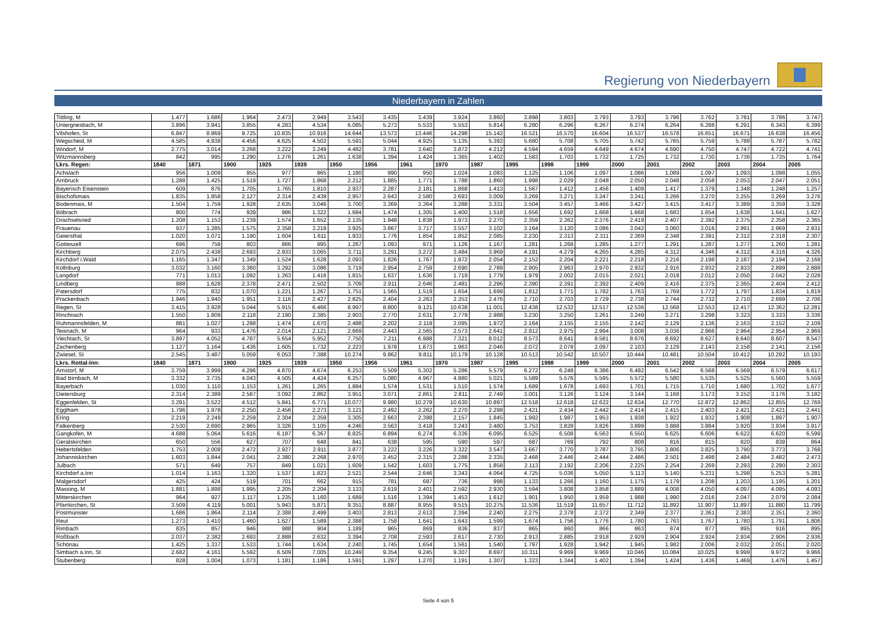Regierung von Niederbayern
Niederbayern in Zahlen
| Tittling, M | 1.477 | 1.686 | 1.964 | 2.473 | 2.949 | 3.543 | 3.435 | 3.439 | 3.924 | 3.860 | 3.898 | 3.803 | 3.793 | 3.793 | 3.796 | 3.762 | 3.781 | 3.786 | 3.747 |
| Untergriesbach, M | 3.896 | 3.941 | 3.855 | 4.283 | 4.534 | 6.085 | 5.273 | 5.533 | 5.553 | 5.814 | 6.280 | 6.296 | 6.267 | 6.274 | 6.264 | 6.288 | 6.291 | 6.343 | 6.399 |
| Vilshofen, St | 6.847 | 8.869 | 9.725 | 10.835 | 10.916 | 14.644 | 13.573 | 13.446 | 14.298 | 15.142 | 16.521 | 16.570 | 16.604 | 16.537 | 16.578 | 16.651 | 16.671 | 16.638 | 16.456 |
| Wegscheid, M | 4.585 | 4.938 | 4.456 | 4.625 | 4.502 | 5.591 | 5.044 | 4.925 | 5.135 | 5.393 | 5.680 | 5.708 | 5.705 | 5.742 | 5.765 | 5.759 | 5.788 | 5.787 | 5.782 |
| Windorf, M | 2.775 | 3.014 | 3.268 | 3.222 | 3.249 | 4.482 | 3.781 | 3.640 | 3.872 | 4.212 | 4.594 | 4.659 | 4.649 | 4.674 | 4.690 | 4.750 | 4.747 | 4.722 | 4.741 |
| Witzmannsberg | 842 | 995 | 1.290 | 1.276 | 1.261 | 1.638 | 1.394 | 1.424 | 1.365 | 1.402 | 1.583 | 1.703 | 1.732 | 1.725 | 1.732 | 1.730 | 1.736 | 1.735 | 1.764 |
| Lkrs. Regen: | 1840 | 1871 | 1900 | 1925 | 1939 | 1950 | 1956 | 1961 | 1970 | 1987 | 1995 | 1998 | 1999 | 2000 | 2001 | 2002 | 2003 | 2004 | 2005 |
| Achslach | 956 | 1.009 | 955 | 977 | 965 | 1.180 | 990 | 950 | 1.024 | 1.083 | 1.125 | 1.106 | 1.097 | 1.086 | 1.089 | 1.097 | 1.093 | 1.098 | 1.055 |
| Arnbruck | 1.288 | 1.425 | 1.519 | 1.727 | 1.868 | 2.212 | 1.885 | 1.771 | 1.788 | 1.860 | 1.998 | 2.029 | 2.048 | 2.050 | 2.048 | 2.058 | 2.053 | 2.047 | 2.051 |
| Bayerisch Eisenstein | 609 | 876 | 1.705 | 1.765 | 1.810 | 2.937 | 2.287 | 2.181 | 1.868 | 1.413 | 1.567 | 1.412 | 1.456 | 1.409 | 1.417 | 1.379 | 1.348 | 1.248 | 1.257 |
| Bischofsmais | 1.835 | 1.858 | 2.127 | 2.314 | 2.439 | 2.957 | 2.643 | 2.580 | 2.693 | 3.009 | 3.269 | 3.271 | 3.247 | 3.241 | 3.266 | 3.270 | 3.255 | 3.269 | 3.276 |
| Bodenmais, M | 1.504 | 1.759 | 1.928 | 2.635 | 3.046 | 3.700 | 3.369 | 3.364 | 3.288 | 3.331 | 3.504 | 3.457 | 3.466 | 3.427 | 3.415 | 3.417 | 3.389 | 3.359 | 3.328 |
| Böbrach | 800 | 774 | 939 | 986 | 1.322 | 1.684 | 1.474 | 1.305 | 1.400 | 1.518 | 1.656 | 1.692 | 1.668 | 1.668 | 1.683 | 1.654 | 1.638 | 1.641 | 1.627 |
| Drachselsried | 1.208 | 1.153 | 1.239 | 1.574 | 1.652 | 2.135 | 1.948 | 1.838 | 1.973 | 2.270 | 2.359 | 2.362 | 2.376 | 2.419 | 2.407 | 2.392 | 2.375 | 2.358 | 2.365 |
| Frauenau | 937 | 1.285 | 1.575 | 2.358 | 3.219 | 3.925 | 3.667 | 3.717 | 3.557 | 3.102 | 3.164 | 3.120 | 3.086 | 3.042 | 3.060 | 3.016 | 2.991 | 2.969 | 2.931 |
| Geiersthal | 1.020 | 1.071 | 1.190 | 1.604 | 1.611 | 1.933 | 1.776 | 1.854 | 1.852 | 2.085 | 2.230 | 2.313 | 2.311 | 2.369 | 2.348 | 2.391 | 2.312 | 2.318 | 2.307 |
| Gotteszell | 696 | 759 | 803 | 866 | 995 | 1.267 | 1.093 | 971 | 1.126 | 1.167 | 1.281 | 1.268 | 1.285 | 1.277 | 1.291 | 1.287 | 1.277 | 1.260 | 1.281 |
| Kirchberg | 2.075 | 2.438 | 2.693 | 2.933 | 3.065 | 3.711 | 3.291 | 3.272 | 3.484 | 3.969 | 4.191 | 4.279 | 4.265 | 4.285 | 4.312 | 4.346 | 4.312 | 4.316 | 4.326 |
| Kirchdorf i.Wald | 1.165 | 1.347 | 1.349 | 1.524 | 1.628 | 2.093 | 1.826 | 1.767 | 1.972 | 2.054 | 2.152 | 2.204 | 2.221 | 2.218 | 2.216 | 2.198 | 2.187 | 2.194 | 2.168 |
| Kollnburg | 3.032 | 3.160 | 3.360 | 3.292 | 3.086 | 3.719 | 2.954 | 2.759 | 2.690 | 2.789 | 2.905 | 2.963 | 2.970 | 2.932 | 2.916 | 2.932 | 2.933 | 2.899 | 2.888 |
| Langdorf | 771 | 1.013 | 1.092 | 1.263 | 1.416 | 1.815 | 1.637 | 1.636 | 1.719 | 1.779 | 1.979 | 2.002 | 2.015 | 2.021 | 2.018 | 2.012 | 2.050 | 2.042 | 2.028 |
| Lindberg | 988 | 1.628 | 2.378 | 2.471 | 2.502 | 3.709 | 2.911 | 2.646 | 2.481 | 2.296 | 2.390 | 2.391 | 2.392 | 2.409 | 2.416 | 2.375 | 2.365 | 2.404 | 2.412 |
| Patersdorf | 775 | 832 | 1.070 | 1.221 | 1.267 | 1.751 | 1.565 | 1.519 | 1.654 | 1.699 | 1.812 | 1.771 | 1.782 | 1.763 | 1.769 | 1.772 | 1.797 | 1.834 | 1.819 |
| Prackenbach | 1.946 | 1.940 | 1.951 | 2.116 | 2.427 | 2.825 | 2.404 | 2.263 | 2.353 | 2.476 | 2.710 | 2.703 | 2.729 | 2.738 | 2.744 | 2.732 | 2.710 | 2.699 | 2.706 |
| Regen, St | 3.415 | 3.928 | 5.044 | 5.915 | 6.466 | 8.997 | 8.800 | 9.121 | 10.638 | 11.001 | 12.438 | 12.532 | 12.517 | 12.536 | 12.568 | 12.553 | 12.417 | 12.362 | 12.281 |
| Rinchnach | 1.550 | 1.809 | 2.118 | 2.190 | 2.385 | 2.903 | 2.770 | 2.631 | 2.779 | 2.988 | 3.230 | 3.250 | 3.261 | 3.249 | 3.271 | 3.298 | 3.323 | 3.333 | 3.336 |
| Ruhmannsfelden, M | 881 | 1.027 | 1.298 | 1.474 | 1.670 | 2.488 | 2.202 | 2.119 | 2.095 | 1.972 | 2.164 | 2.155 | 2.155 | 2.142 | 2.129 | 2.136 | 2.163 | 2.152 | 2.109 |
| Teisnach, M | 964 | 933 | 1.476 | 2.014 | 2.121 | 2.669 | 2.443 | 2.565 | 2.573 | 2.641 | 2.912 | 2.975 | 2.994 | 3.008 | 3.036 | 2.966 | 2.964 | 2.954 | 2.969 |
| Viechtach, St | 3.897 | 4.052 | 4.787 | 5.654 | 5.952 | 7.750 | 7.211 | 6.988 | 7.321 | 8.012 | 8.573 | 8.641 | 8.581 | 8.676 | 8.692 | 8.627 | 8.640 | 8.607 | 8.547 |
| Zachenberg | 1.127 | 1.164 | 1.436 | 1.605 | 1.732 | 2.223 | 1.978 | 1.873 | 1.963 | 2.046 | 2.072 | 2.078 | 2.097 | 2.103 | 2.129 | 2.143 | 2.158 | 2.141 | 2.156 |
| Zwiesel, St | 2.545 | 3.487 | 5.059 | 6.053 | 7.388 | 10.274 | 9.862 | 9.811 | 10.179 | 10.128 | 10.513 | 10.542 | 10.507 | 10.444 | 10.481 | 10.504 | 10.412 | 10.292 | 10.193 |
| Lkrs. Rottal-Inn: | 1840 | 1871 | 1900 | 1925 | 1939 | 1950 | 1956 | 1961 | 1970 | 1987 | 1995 | 1998 | 1999 | 2000 | 2001 | 2002 | 2003 | 2004 | 2005 |
| Arnstorf, M | 3.759 | 3.999 | 4.296 | 4.870 | 4.674 | 6.253 | 5.509 | 5.302 | 5.286 | 5.579 | 6.272 | 6.248 | 6.386 | 6.492 | 6.542 | 6.568 | 6.569 | 6.579 | 6.617 |
| Bad Birnbach, M | 3.332 | 3.735 | 4.043 | 4.505 | 4.424 | 6.257 | 5.080 | 4.967 | 4.980 | 5.021 | 5.589 | 5.576 | 5.595 | 5.572 | 5.580 | 5.535 | 5.525 | 5.560 | 5.559 |
| Bayerbach | 1.030 | 1.110 | 1.153 | 1.261 | 1.265 | 1.884 | 1.574 | 1.531 | 1.510 | 1.574 | 1.689 | 1.678 | 1.693 | 1.701 | 1.715 | 1.710 | 1.680 | 1.702 | 1.677 |
| Dietersburg | 2.314 | 2.389 | 2.587 | 3.092 | 2.862 | 3.951 | 3.071 | 2.861 | 2.811 | 2.749 | 3.001 | 3.126 | 3.124 | 3.144 | 3.168 | 3.173 | 3.152 | 3.176 | 3.182 |
| Eggenfelden, St | 3.291 | 3.522 | 4.512 | 5.841 | 6.771 | 10.077 | 9.980 | 10.279 | 10.630 | 10.897 | 12.518 | 12.618 | 12.622 | 12.634 | 12.770 | 12.872 | 12.862 | 12.855 | 12.769 |
| Egglham | 1.796 | 1.978 | 2.250 | 2.456 | 2.273 | 3.121 | 2.492 | 2.262 | 2.270 | 2.298 | 2.421 | 2.434 | 2.442 | 2.414 | 2.415 | 2.403 | 2.421 | 2.421 | 2.441 |
| Ering | 2.219 | 2.249 | 2.259 | 2.304 | 2.359 | 3.305 | 2.663 | 2.398 | 2.157 | 1.845 | 1.992 | 1.987 | 1.953 | 1.938 | 1.922 | 1.932 | 1.908 | 1.897 | 1.907 |
| Falkenberg | 2.530 | 2.690 | 2.965 | 3.326 | 3.105 | 4.246 | 3.563 | 3.418 | 3.243 | 3.480 | 3.753 | 3.828 | 3.826 | 3.899 | 3.888 | 3.884 | 3.920 | 3.934 | 3.917 |
| Gangkofen, M | 4.688 | 5.064 | 5.616 | 6.187 | 6.367 | 8.825 | 6.894 | 6.274 | 6.336 | 6.095 | 6.525 | 6.508 | 6.563 | 6.550 | 6.625 | 6.606 | 6.622 | 6.620 | 6.599 |
| Geratskirchen | 650 | 556 | 627 | 707 | 648 | 841 | 638 | 595 | 590 | 597 | 687 | 769 | 792 | 808 | 816 | 815 | 820 | 839 | 864 |
| Hebertsfelden | 1.753 | 2.008 | 2.472 | 2.927 | 2.911 | 3.877 | 3.222 | 3.226 | 3.322 | 3.547 | 3.667 | 3.770 | 3.787 | 3.795 | 3.806 | 3.825 | 3.790 | 3.773 | 3.768 |
| Johanniskirchen | 1.603 | 1.844 | 2.041 | 2.380 | 2.268 | 2.970 | 2.452 | 2.315 | 2.288 | 2.335 | 2.468 | 2.446 | 2.444 | 2.486 | 2.501 | 2.498 | 2.484 | 2.482 | 2.473 |
| Julbach | 571 | 649 | 757 | 849 | 1.021 | 1.609 | 1.542 | 1.603 | 1.775 | 1.858 | 2.113 | 2.192 | 2.206 | 2.225 | 2.254 | 2.269 | 2.293 | 2.290 | 2.303 |
| Kirchdorf a.Inn | 1.014 | 1.163 | 1.320 | 1.537 | 1.823 | 2.521 | 2.544 | 2.646 | 3.343 | 4.064 | 4.725 | 5.036 | 5.050 | 5.113 | 5.140 | 5.231 | 5.298 | 5.253 | 5.281 |
| Malgersdorf | 425 | 424 | 519 | 701 | 662 | 915 | 781 | 687 | 736 | 998 | 1.133 | 1.266 | 1.160 | 1.175 | 1.179 | 1.208 | 1.203 | 1.195 | 1.201 |
| Massing, M | 1.881 | 1.898 | 1.995 | 2.205 | 2.204 | 3.133 | 2.619 | 2.401 | 2.592 | 2.930 | 3.594 | 3.808 | 3.858 | 3.889 | 4.008 | 4.050 | 4.097 | 4.095 | 4.093 |
| Mitterskirchen | 964 | 927 | 1.117 | 1.235 | 1.160 | 1.689 | 1.516 | 1.394 | 1.453 | 1.612 | 1.901 | 1.950 | 1.959 | 1.988 | 1.990 | 2.016 | 2.047 | 2.079 | 2.084 |
| Pfarrkirchen, St | 3.509 | 4.119 | 5.001 | 5.943 | 5.871 | 9.351 | 8.887 | 8.955 | 9.515 | 10.275 | 11.536 | 11.519 | 11.657 | 11.712 | 11.892 | 11.907 | 11.897 | 11.880 | 11.799 |
| Postmünster | 1.686 | 1.864 | 2.114 | 2.388 | 2.499 | 3.403 | 2.813 | 2.613 | 2.394 | 2.240 | 2.275 | 2.378 | 2.372 | 2.349 | 2.377 | 2.361 | 2.383 | 2.351 | 2.360 |
| Reut | 1.273 | 1.410 | 1.460 | 1.627 | 1.589 | 2.388 | 1.758 | 1.641 | 1.643 | 1.599 | 1.674 | 1.756 | 1.776 | 1.780 | 1.763 | 1.767 | 1.780 | 1.791 | 1.806 |
| Rimbach | 835 | 857 | 946 | 988 | 904 | 1.189 | 965 | 869 | 836 | 837 | 865 | 860 | 866 | 863 | 874 | 877 | 895 | 916 | 895 |
| Roßbach | 2.037 | 2.382 | 2.693 | 2.888 | 2.632 | 3.394 | 2.708 | 2.593 | 2.617 | 2.730 | 2.913 | 2.885 | 2.918 | 2.929 | 2.904 | 2.924 | 2.934 | 2.906 | 2.936 |
| Schönau | 1.425 | 1.337 | 1.533 | 1.744 | 1.634 | 2.240 | 1.745 | 1.654 | 1.561 | 1.540 | 1.797 | 1.928 | 1.942 | 1.945 | 1.982 | 2.006 | 2.032 | 2.051 | 2.020 |
| Simbach a.Inn, St | 2.682 | 4.161 | 5.592 | 6.509 | 7.005 | 10.249 | 9.354 | 9.245 | 9.307 | 8.697 | 10.311 | 9.969 | 9.969 | 10.046 | 10.084 | 10.025 | 9.999 | 9.972 | 9.966 |
| Stubenberg | 828 | 1.004 | 1.073 | 1.181 | 1.186 | 1.591 | 1.297 | 1.270 | 1.191 | 1.307 | 1.323 | 1.344 | 1.402 | 1.394 | 1.424 | 1.436 | 1.469 | 1.476 | 1.457 |
Seite 4 von 5